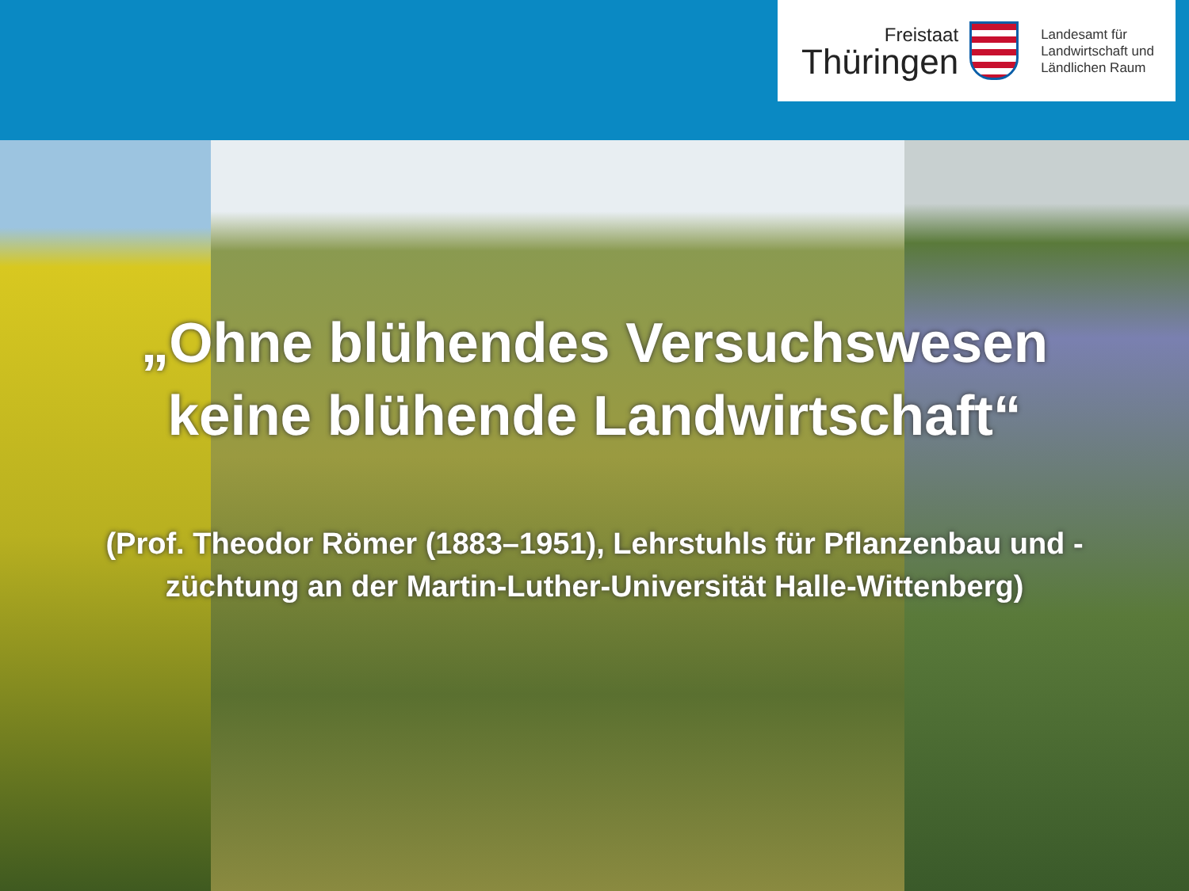Freistaat
Thüringen
Landesamt für
Landwirtschaft und
Ländlichen Raum
„Ohne blühendes Versuchswesen
keine blühende Landwirtschaft“
(Prof. Theodor Römer (1883–1951), Lehrstuhls für Pflanzenbau und -züchtung an der Martin-Luther-Universität Halle-Wittenberg)